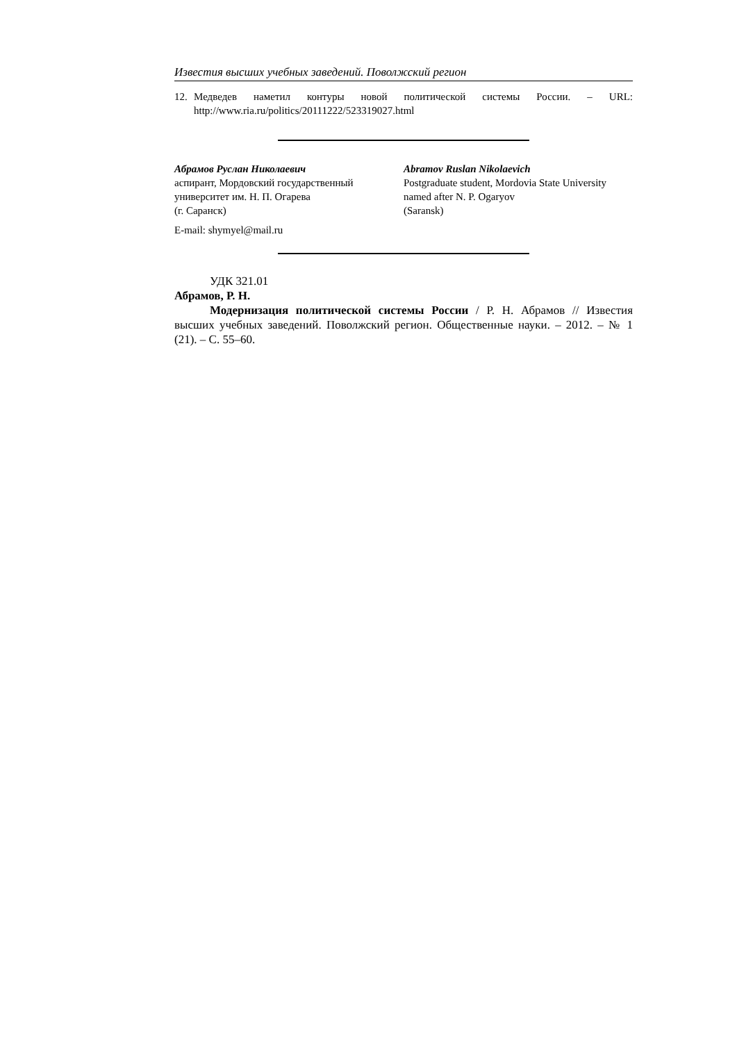Известия высших учебных заведений. Поволжский регион
12. Медведев наметил контуры новой политической системы России. – URL: http://www.ria.ru/politics/20111222/523319027.html
Абрамов Руслан Николаевич
аспирант, Мордовский государственный университет им. Н. П. Огарева
(г. Саранск)
Abramov Ruslan Nikolaevich
Postgraduate student, Mordovia State University named after N. P. Ogaryov
(Saransk)
E-mail: shymyel@mail.ru
УДК 321.01
Абрамов, Р. Н.
Модернизация политической системы России / Р. Н. Абрамов // Известия высших учебных заведений. Поволжский регион. Общественные науки. – 2012. – № 1 (21). – С. 55–60.